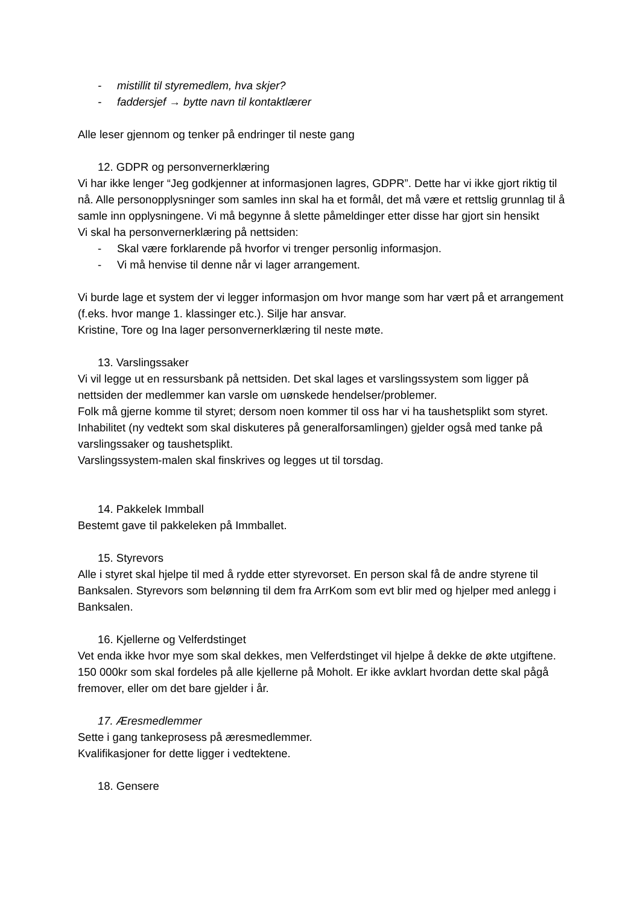- mistillit til styremedlem, hva skjer?
- faddersjef → bytte navn til kontaktlærer
Alle leser gjennom og tenker på endringer til neste gang
12. GDPR og personvernerklæring
Vi har ikke lenger “Jeg godkjenner at informasjonen lagres, GDPR”. Dette har vi ikke gjort riktig til nå. Alle personopplysninger som samles inn skal ha et formål, det må være et rettslig grunnlag til å samle inn opplysningene. Vi må begynne å slette påmeldinger etter disse har gjort sin hensikt
Vi skal ha personvernerklæring på nettsiden:
- Skal være forklarende på hvorfor vi trenger personlig informasjon.
- Vi må henvise til denne når vi lager arrangement.
Vi burde lage et system der vi legger informasjon om hvor mange som har vært på et arrangement (f.eks. hvor mange 1. klassinger etc.). Silje har ansvar.
Kristine, Tore og Ina lager personvernerklæring til neste møte.
13. Varslingssaker
Vi vil legge ut en ressursbank på nettsiden. Det skal lages et varslingssystem som ligger på nettsiden der medlemmer kan varsle om uønskede hendelser/problemer.
Folk må gjerne komme til styret; dersom noen kommer til oss har vi ha taushetsplikt som styret.
Inhabilitet (ny vedtekt som skal diskuteres på generalforsamlingen) gjelder også med tanke på varslingssaker og taushetsplikt.
Varslingssystem-malen skal finskrives og legges ut til torsdag.
14. Pakkelek Immball
Bestemt gave til pakkeleken på Immballet.
15. Styrevors
Alle i styret skal hjelpe til med å rydde etter styrevorset. En person skal få de andre styrene til Banksalen. Styrevors som belønning til dem fra ArrKom som evt blir med og hjelper med anlegg i Banksalen.
16. Kjellerne og Velferdstinget
Vet enda ikke hvor mye som skal dekkes, men Velferdstinget vil hjelpe å dekke de økte utgiftene. 150 000kr som skal fordeles på alle kjellerne på Moholt. Er ikke avklart hvordan dette skal pågå fremover, eller om det bare gjelder i år.
17. Æresmedlemmer
Sette i gang tankeprosess på æresmedlemmer.
Kvalifikasjoner for dette ligger i vedtektene.
18. Gensere